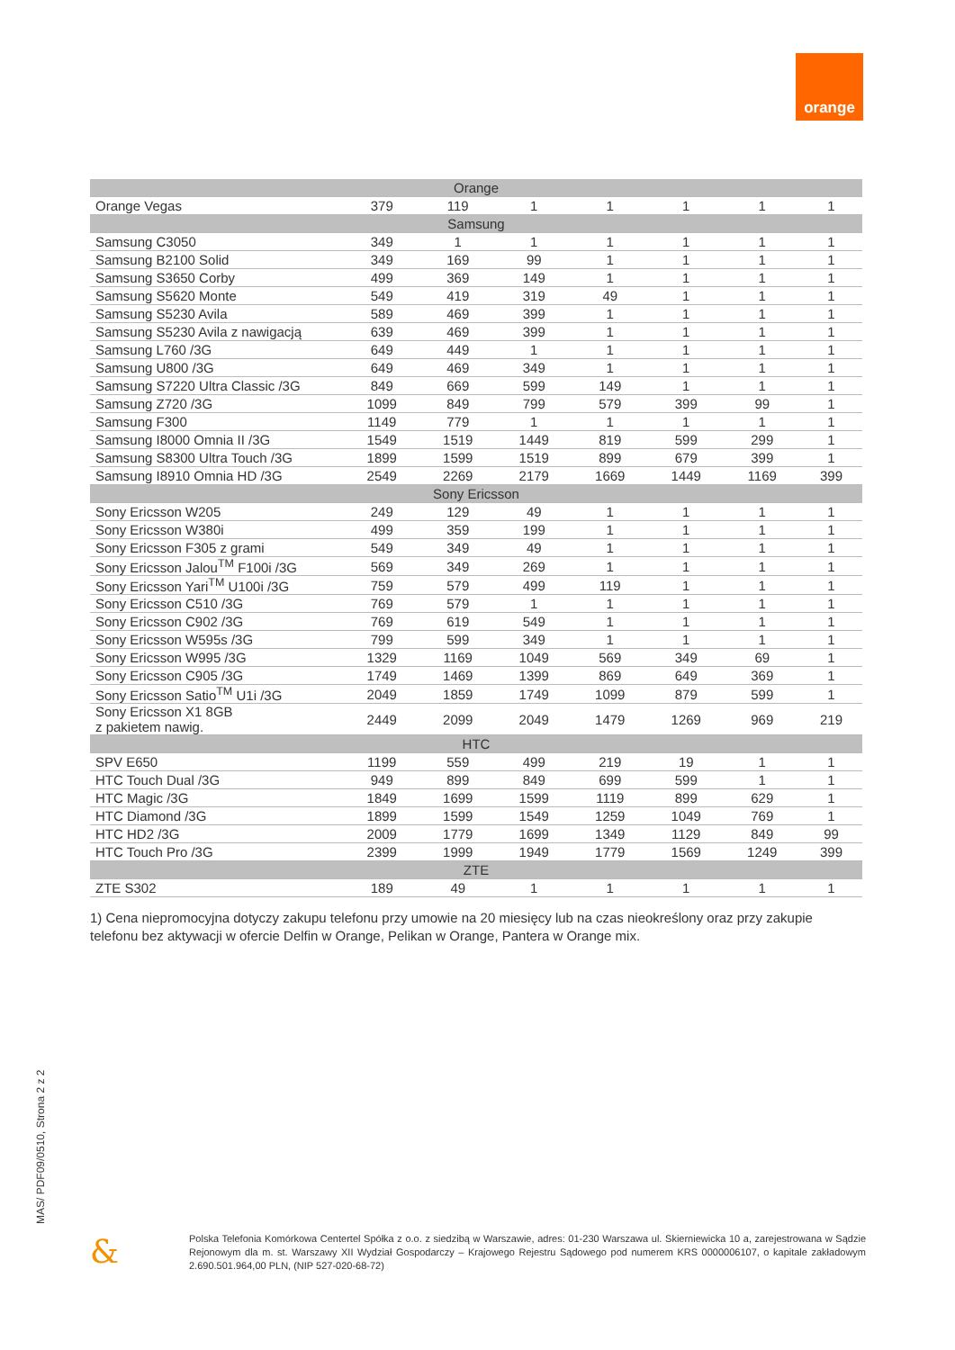orange
| Orange | | | | | | | |
| Orange Vegas | 379 | 119 | 1 | 1 | 1 | 1 | 1 |
| Samsung | | | | | | | |
| Samsung C3050 | 349 | 1 | 1 | 1 | 1 | 1 | 1 |
| Samsung B2100 Solid | 349 | 169 | 99 | 1 | 1 | 1 | 1 |
| Samsung S3650 Corby | 499 | 369 | 149 | 1 | 1 | 1 | 1 |
| Samsung S5620 Monte | 549 | 419 | 319 | 49 | 1 | 1 | 1 |
| Samsung S5230 Avila | 589 | 469 | 399 | 1 | 1 | 1 | 1 |
| Samsung S5230 Avila z nawigacją | 639 | 469 | 399 | 1 | 1 | 1 | 1 |
| Samsung L760 /3G | 649 | 449 | 1 | 1 | 1 | 1 | 1 |
| Samsung U800 /3G | 649 | 469 | 349 | 1 | 1 | 1 | 1 |
| Samsung S7220 Ultra Classic /3G | 849 | 669 | 599 | 149 | 1 | 1 | 1 |
| Samsung Z720 /3G | 1099 | 849 | 799 | 579 | 399 | 99 | 1 |
| Samsung F300 | 1149 | 779 | 1 | 1 | 1 | 1 | 1 |
| Samsung I8000 Omnia II /3G | 1549 | 1519 | 1449 | 819 | 599 | 299 | 1 |
| Samsung S8300 Ultra Touch /3G | 1899 | 1599 | 1519 | 899 | 679 | 399 | 1 |
| Samsung I8910 Omnia HD /3G | 2549 | 2269 | 2179 | 1669 | 1449 | 1169 | 399 |
| Sony Ericsson | | | | | | | |
| Sony Ericsson W205 | 249 | 129 | 49 | 1 | 1 | 1 | 1 |
| Sony Ericsson W380i | 499 | 359 | 199 | 1 | 1 | 1 | 1 |
| Sony Ericsson F305 z grami | 549 | 349 | 49 | 1 | 1 | 1 | 1 |
| Sony Ericsson Jalou<sup>TM</sup> F100i /3G | 569 | 349 | 269 | 1 | 1 | 1 | 1 |
| Sony Ericsson Yari<sup>TM</sup> U100i /3G | 759 | 579 | 499 | 119 | 1 | 1 | 1 |
| Sony Ericsson C510 /3G | 769 | 579 | 1 | 1 | 1 | 1 | 1 |
| Sony Ericsson C902 /3G | 769 | 619 | 549 | 1 | 1 | 1 | 1 |
| Sony Ericsson W595s /3G | 799 | 599 | 349 | 1 | 1 | 1 | 1 |
| Sony Ericsson W995 /3G | 1329 | 1169 | 1049 | 569 | 349 | 69 | 1 |
| Sony Ericsson C905 /3G | 1749 | 1469 | 1399 | 869 | 649 | 369 | 1 |
| Sony Ericsson Satio<sup>TM</sup> U1i /3G | 2049 | 1859 | 1749 | 1099 | 879 | 599 | 1 |
| Sony Ericsson X1 8GB z pakietem nawig. | 2449 | 2099 | 2049 | 1479 | 1269 | 969 | 219 |
| HTC | | | | | | | |
| SPV E650 | 1199 | 559 | 499 | 219 | 19 | 1 | 1 |
| HTC Touch Dual /3G | 949 | 899 | 849 | 699 | 599 | 1 | 1 |
| HTC Magic /3G | 1849 | 1699 | 1599 | 1119 | 899 | 629 | 1 |
| HTC Diamond /3G | 1899 | 1599 | 1549 | 1259 | 1049 | 769 | 1 |
| HTC HD2 /3G | 2009 | 1779 | 1699 | 1349 | 1129 | 849 | 99 |
| HTC Touch Pro /3G | 2399 | 1999 | 1949 | 1779 | 1569 | 1249 | 399 |
| ZTE | | | | | | | |
| ZTE S302 | 189 | 49 | 1 | 1 | 1 | 1 | 1 |
1) Cena niepromocyjna dotyczy zakupu telefonu przy umowie na 20 miesięcy lub na czas nieokreślony oraz przy zakupie telefonu bez aktywacji w ofercie Delfin w Orange, Pelikan w Orange, Pantera w Orange mix.
MAS/ PDF09/0510, Strona 2 z 2
&
Polska Telefonia Komórkowa Centertel Spółka z o.o. z siedzibą w Warszawie, adres: 01-230 Warszawa ul. Skierniewicka 10 a, zarejestrowana w Sądzie Rejonowym dla m. st. Warszawy XII Wydział Gospodarczy – Krajowego Rejestru Sądowego pod numerem KRS 0000006107, o kapitale zakładowym 2.690.501.964,00 PLN, (NIP 527-020-68-72)